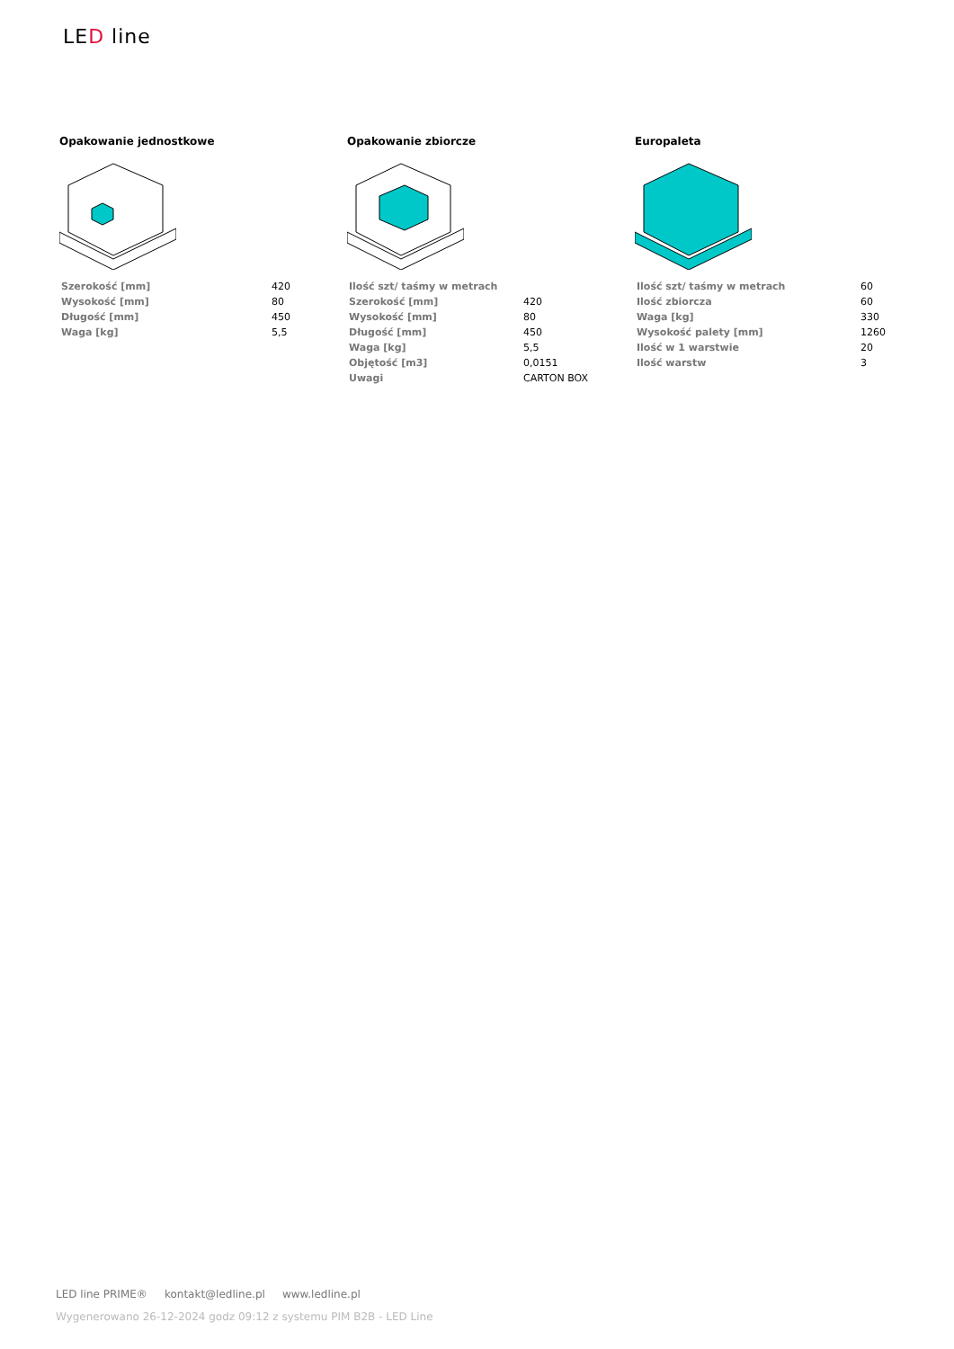LED line
Opakowanie jednostkowe
| Szerokość [mm] | 420 |
| Wysokość [mm] | 80 |
| Długość [mm] | 450 |
| Waga [kg] | 5,5 |
Opakowanie zbiorcze
| Ilość szt/ taśmy w metrach | |
| Szerokość [mm] | 420 |
| Wysokość [mm] | 80 |
| Długość [mm] | 450 |
| Waga [kg] | 5,5 |
| Objętość [m3] | 0,0151 |
| Uwagi | CARTON BOX |
Europaleta
| Ilość szt/ taśmy w metrach | 60 |
| Ilość zbiorcza | 60 |
| Waga [kg] | 330 |
| Wysokość palety [mm] | 1260 |
| Ilość w 1 warstwie | 20 |
| Ilość warstw | 3 |
LED line PRIME® kontakt@ledline.pl www.ledline.pl
Wygenerowano 26-12-2024 godz 09:12 z systemu PIM B2B - LED Line